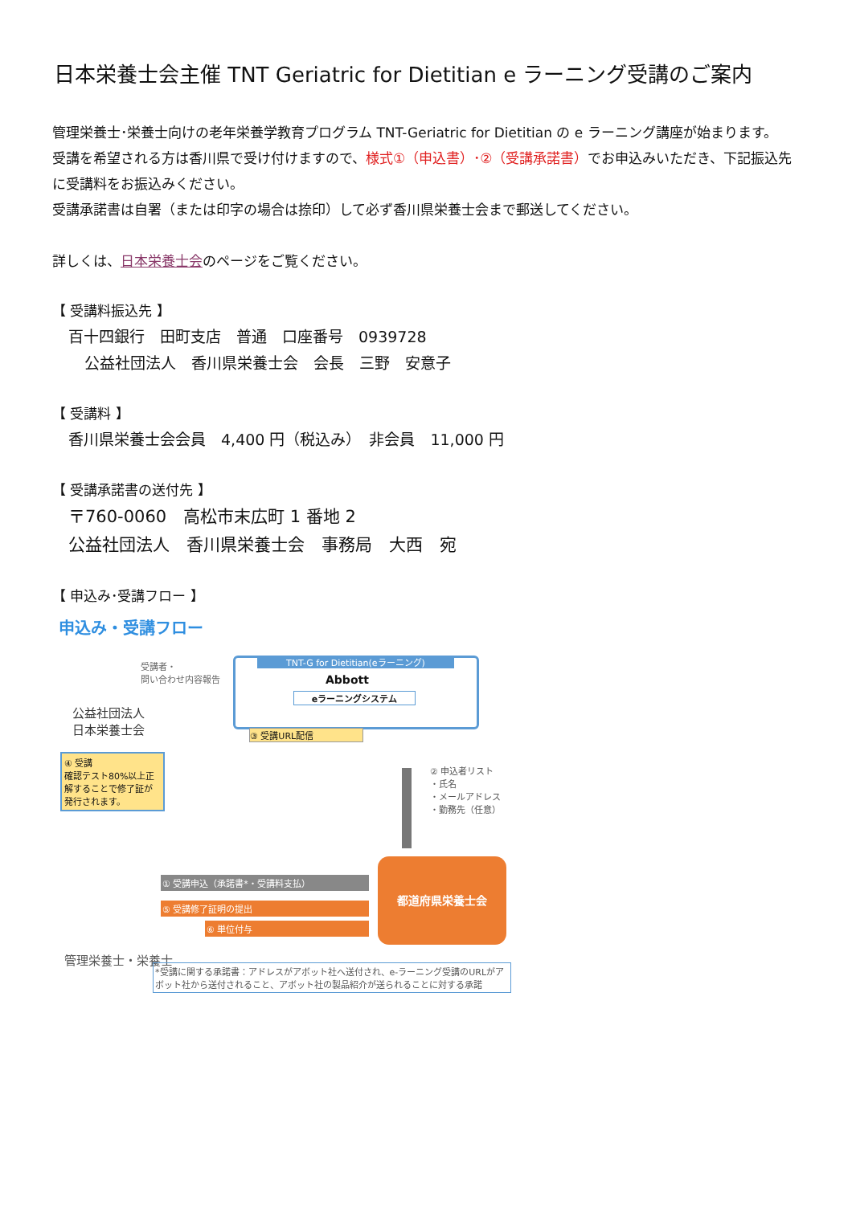日本栄養士会主催 TNT Geriatric for Dietitian e ラーニング受講のご案内
管理栄養士･栄養士向けの老年栄養学教育プログラム TNT-Geriatric for Dietitian の e ラーニング講座が始まります。
受講を希望される方は香川県で受け付けますので、様式①（申込書）･②（受講承諾書）でお申込みいただき、下記振込先に受講料をお振込みください。
受講承諾書は自署（または印字の場合は捺印）して必ず香川県栄養士会まで郵送してください。
詳しくは、日本栄養士会のページをご覧ください。
【 受講料振込先 】
百十四銀行　田町支店　普通　口座番号　0939728
公益社団法人　香川県栄養士会　会長　三野　安意子
【 受講料 】
香川県栄養士会会員　4,400 円（税込み）　非会員　11,000 円
【 受講承諾書の送付先 】
〒760-0060　高松市末広町 1 番地 2
公益社団法人　香川県栄養士会　事務局　大西　宛
【 申込み･受講フロー 】
申込み・受講フロー
受講者・
問い合わせ内容報告
公益社団法人
日本栄養士会
TNT-G for Dietitian(eラーニング)
Abbott
eラーニングシステム
③ 受講URL配信
④ 受講
確認テスト80%以上正解することで修了証が発行されます。
② 申込者リスト
・氏名
・メールアドレス
・勤務先（任意）
① 受講申込（承諾書*・受講料支払）
⑤ 受講修了証明の提出
⑥ 単位付与
都道府県栄養士会
管理栄養士・栄養士
*受講に関する承諾書：アドレスがアボット社へ送付され、e-ラーニング受講のURLがアボット社から送付されること、アボット社の製品紹介が送られることに対する承諾